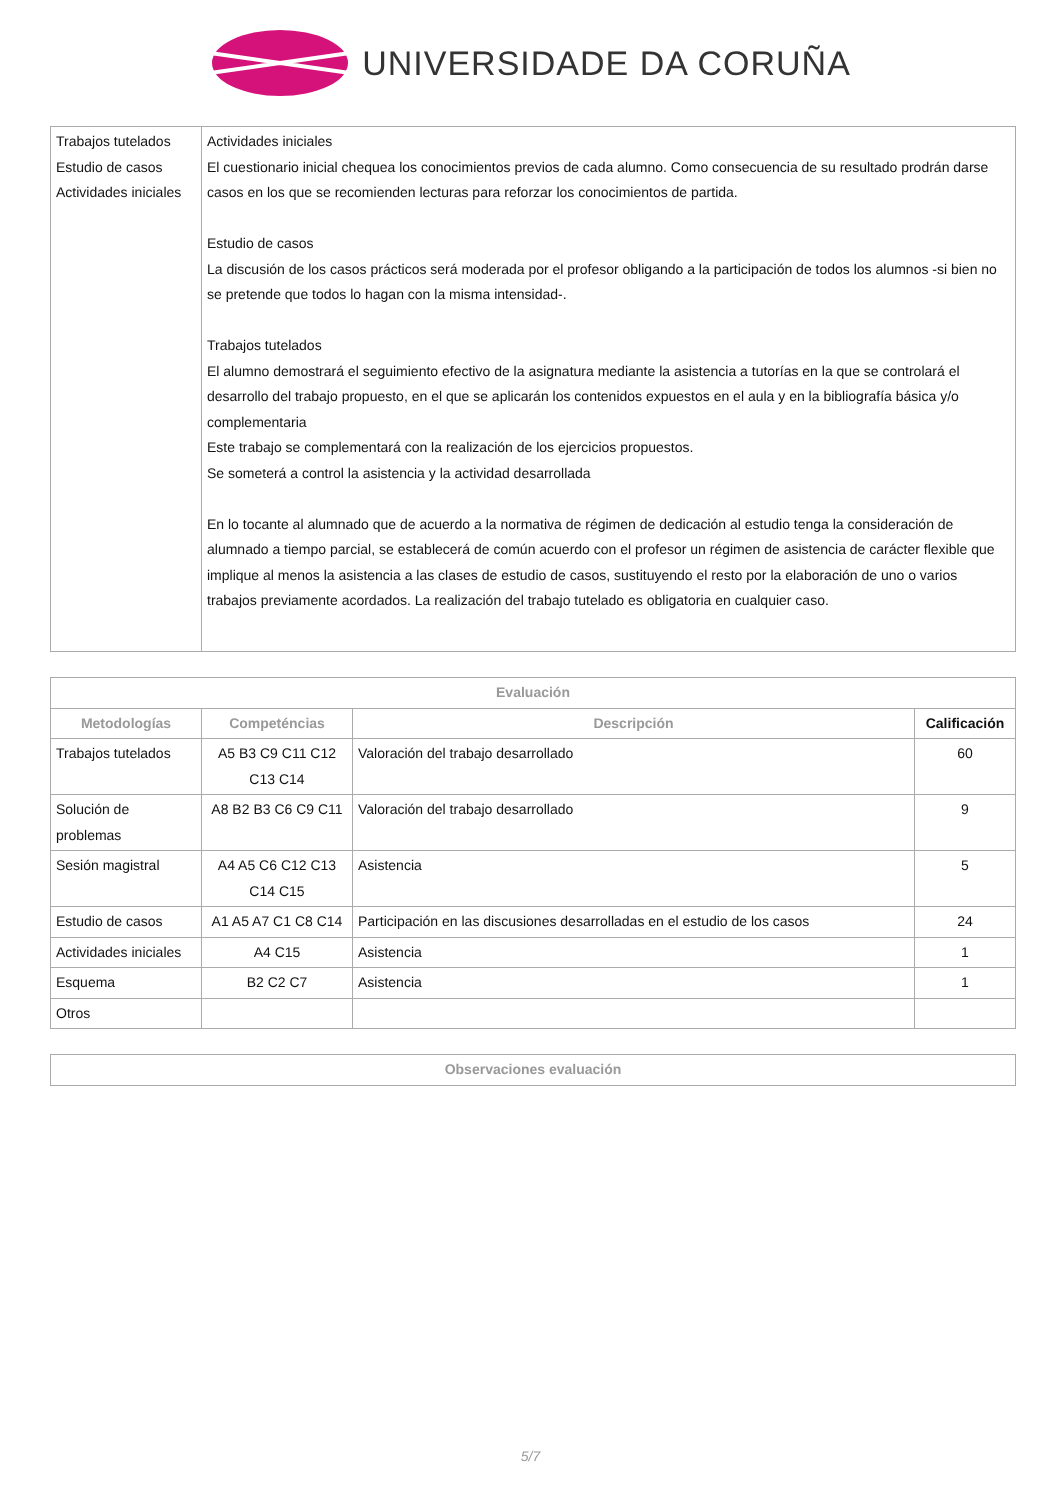UNIVERSIDADE DA CORUÑA
| Trabajos tutelados Estudio de casos Actividades iniciales | Actividades iniciales El cuestionario inicial chequea los conocimientos previos de cada alumno. Como consecuencia de su resultado prodrán darse casos en los que se recomienden lecturas para reforzar los conocimientos de partida. Estudio de casos La discusión de los casos prácticos será moderada por el profesor obligando a la participación de todos los alumnos -si bien no se pretende que todos lo hagan con la misma intensidad-. Trabajos tutelados El alumno demostrará el seguimiento efectivo de la asignatura mediante la asistencia a tutorías en la que se controlará el desarrollo del trabajo propuesto, en el que se aplicarán los contenidos expuestos en el aula y en la bibliografía básica y/o complementaria Este trabajo se complementará con la realización de los ejercicios propuestos. Se someterá a control la asistencia y la actividad desarrollada En lo tocante al alumnado que de acuerdo a la normativa de régimen de dedicación al estudio tenga la consideración de alumnado a tiempo parcial, se establecerá de común acuerdo con el profesor un régimen de asistencia de carácter flexible que implique al menos la asistencia a las clases de estudio de casos, sustituyendo el resto por la elaboración de uno o varios trabajos previamente acordados. La realización del trabajo tutelado es obligatoria en cualquier caso. |
| Evaluación | | | |
| --- | --- | --- | --- |
| Metodologías | Competéncias | Descripción | Calificación |
| Trabajos tutelados | A5 B3 C9 C11 C12 C13 C14 | Valoración del trabajo desarrollado | 60 |
| Solución de problemas | A8 B2 B3 C6 C9 C11 | Valoración del trabajo desarrollado | 9 |
| Sesión magistral | A4 A5 C6 C12 C13 C14 C15 | Asistencia | 5 |
| Estudio de casos | A1 A5 A7 C1 C8 C14 | Participación en las discusiones desarrolladas en el estudio de los casos | 24 |
| Actividades iniciales | A4 C15 | Asistencia | 1 |
| Esquema | B2 C2 C7 | Asistencia | 1 |
| Otros | | | |
| Observaciones evaluación |
| --- |
5/7